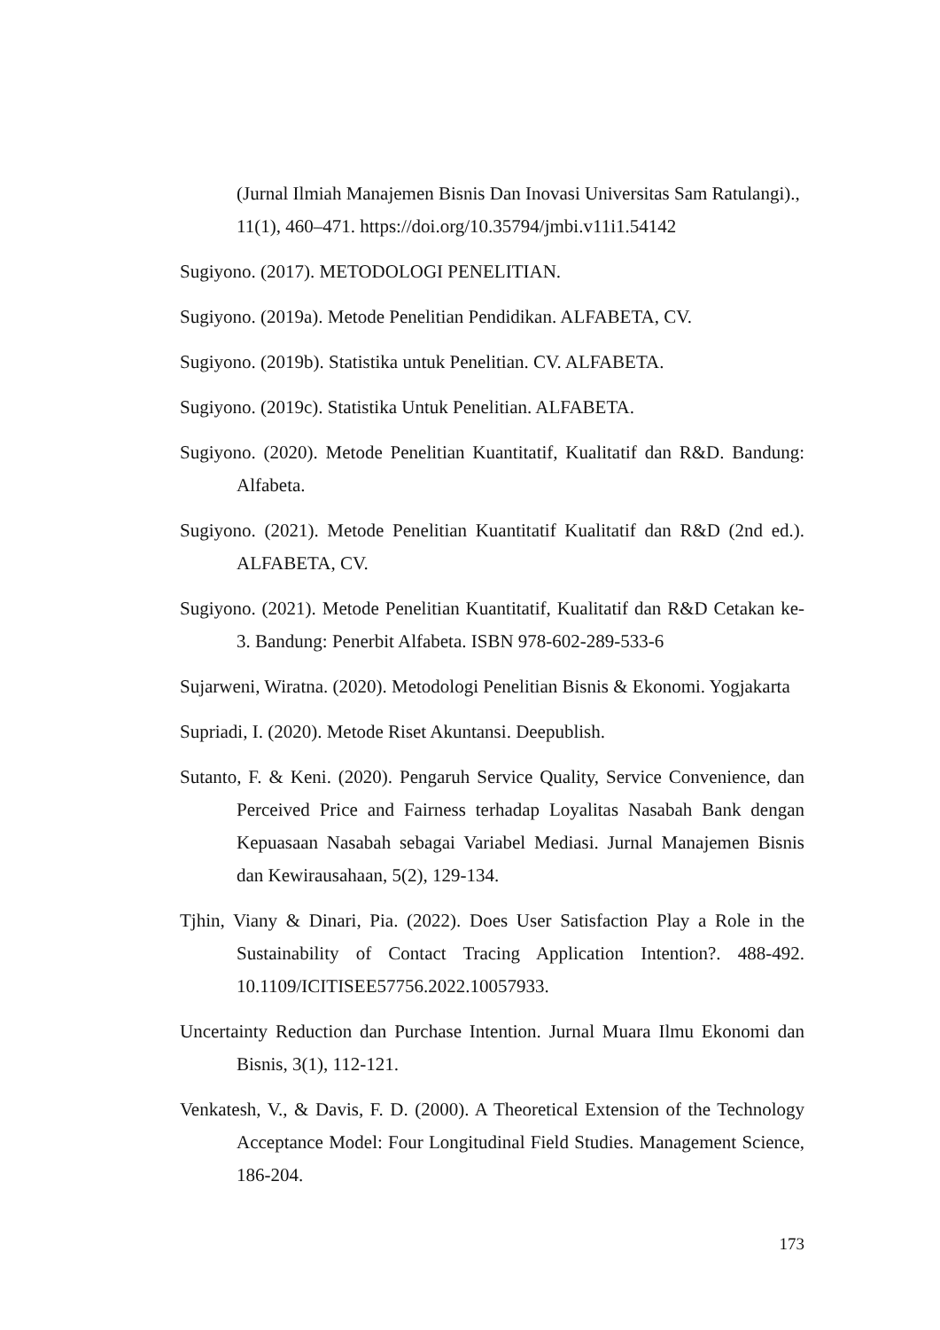(Jurnal Ilmiah Manajemen Bisnis Dan Inovasi Universitas Sam Ratulangi)., 11(1), 460–471. https://doi.org/10.35794/jmbi.v11i1.54142
Sugiyono. (2017). METODOLOGI PENELITIAN.
Sugiyono. (2019a). Metode Penelitian Pendidikan. ALFABETA, CV.
Sugiyono. (2019b). Statistika untuk Penelitian. CV. ALFABETA.
Sugiyono. (2019c). Statistika Untuk Penelitian. ALFABETA.
Sugiyono. (2020). Metode Penelitian Kuantitatif, Kualitatif dan R&D. Bandung: Alfabeta.
Sugiyono. (2021). Metode Penelitian Kuantitatif Kualitatif dan R&D (2nd ed.). ALFABETA, CV.
Sugiyono. (2021). Metode Penelitian Kuantitatif, Kualitatif dan R&D Cetakan ke-3. Bandung: Penerbit Alfabeta. ISBN 978-602-289-533-6
Sujarweni, Wiratna. (2020). Metodologi Penelitian Bisnis & Ekonomi. Yogjakarta
Supriadi, I. (2020). Metode Riset Akuntansi. Deepublish.
Sutanto, F. & Keni. (2020). Pengaruh Service Quality, Service Convenience, dan Perceived Price and Fairness terhadap Loyalitas Nasabah Bank dengan Kepuasaan Nasabah sebagai Variabel Mediasi. Jurnal Manajemen Bisnis dan Kewirausahaan, 5(2), 129-134.
Tjhin, Viany & Dinari, Pia. (2022). Does User Satisfaction Play a Role in the Sustainability of Contact Tracing Application Intention?. 488-492. 10.1109/ICITISEE57756.2022.10057933.
Uncertainty Reduction dan Purchase Intention. Jurnal Muara Ilmu Ekonomi dan Bisnis, 3(1), 112-121.
Venkatesh, V., & Davis, F. D. (2000). A Theoretical Extension of the Technology Acceptance Model: Four Longitudinal Field Studies. Management Science, 186-204.
173